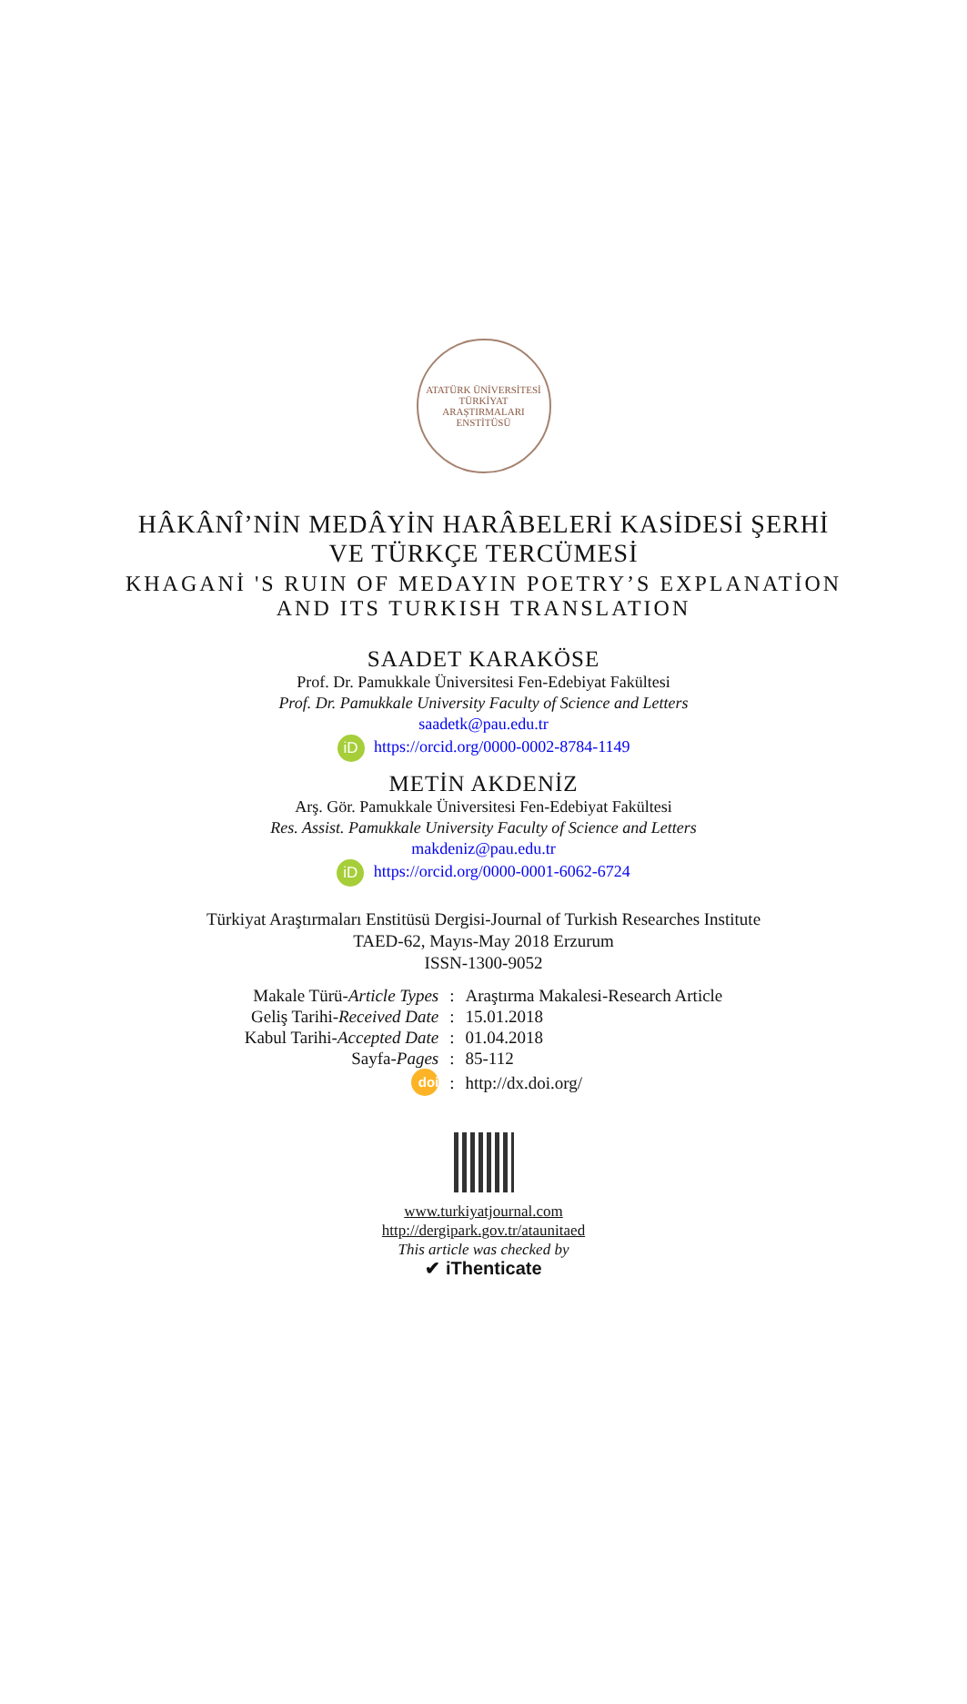ATATÜRK ÜNİVERSİTESİ
TÜRKİYAT ARAŞTIRMALARI ENSTİTÜSÜ
HÂKÂNÎ’NİN MEDÂYİN HARÂBELERİ KASİDESİ ŞERHİ
VE TÜRKÇE TERCÜMESİ
KHAGANİ 'S RUIN OF MEDAYIN POETRY’S EXPLANATİON
AND ITS TURKISH TRANSLATION
SAADET KARAKÖSE
Prof. Dr. Pamukkale Üniversitesi Fen-Edebiyat Fakültesi
Prof. Dr. Pamukkale University Faculty of Science and Letters
saadetk@pau.edu.tr
iD https://orcid.org/0000-0002-8784-1149
METİN AKDENİZ
Arş. Gör. Pamukkale Üniversitesi Fen-Edebiyat Fakültesi
Res. Assist. Pamukkale University Faculty of Science and Letters
makdeniz@pau.edu.tr
iD https://orcid.org/0000-0001-6062-6724
Türkiyat Araştırmaları Enstitüsü Dergisi-Journal of Turkish Researches Institute
TAED-62, Mayıs-May 2018 Erzurum
ISSN-1300-9052
| Makale Türü- Article Types | : | Araştırma Makalesi-Research Article |
| Geliş Tarihi- Received Date | : | 15.01.2018 |
| Kabul Tarihi- Accepted Date | : | 01.04.2018 |
| Sayfa- Pages | : | 85-112 |
| doi | : | http://dx.doi.org/ |
www.turkiyatjournal.com
http://dergipark.gov.tr/ataunitaed
This article was checked by
✔ iThenticate